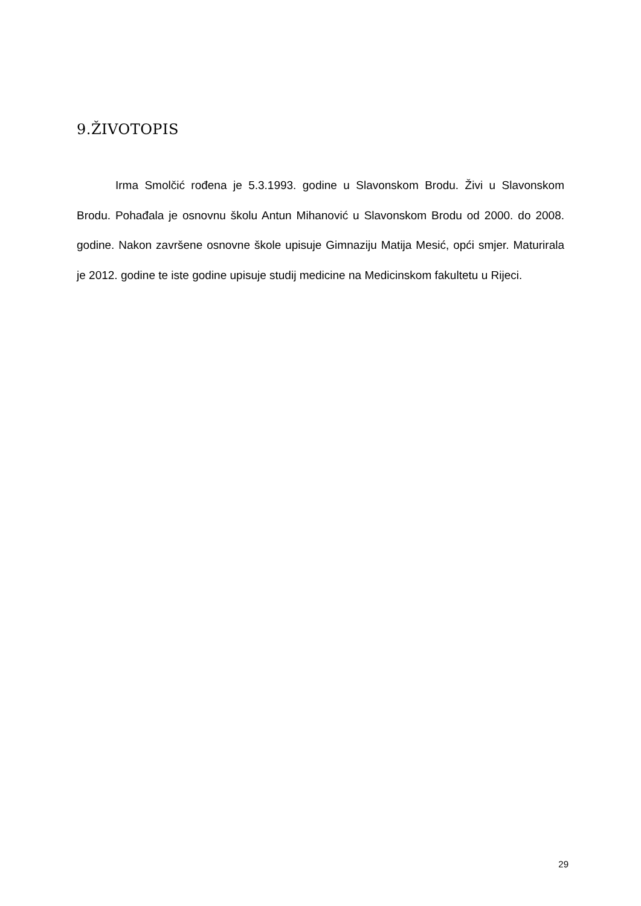9.ŽIVOTOPIS
Irma Smolčić rođena je 5.3.1993. godine u Slavonskom Brodu. Živi u Slavonskom Brodu. Pohađala je osnovnu školu Antun Mihanović u Slavonskom Brodu od 2000. do 2008. godine. Nakon završene osnovne škole upisuje Gimnaziju Matija Mesić, opći smjer. Maturirala je 2012. godine te iste godine upisuje studij medicine na Medicinskom fakultetu u Rijeci.
29